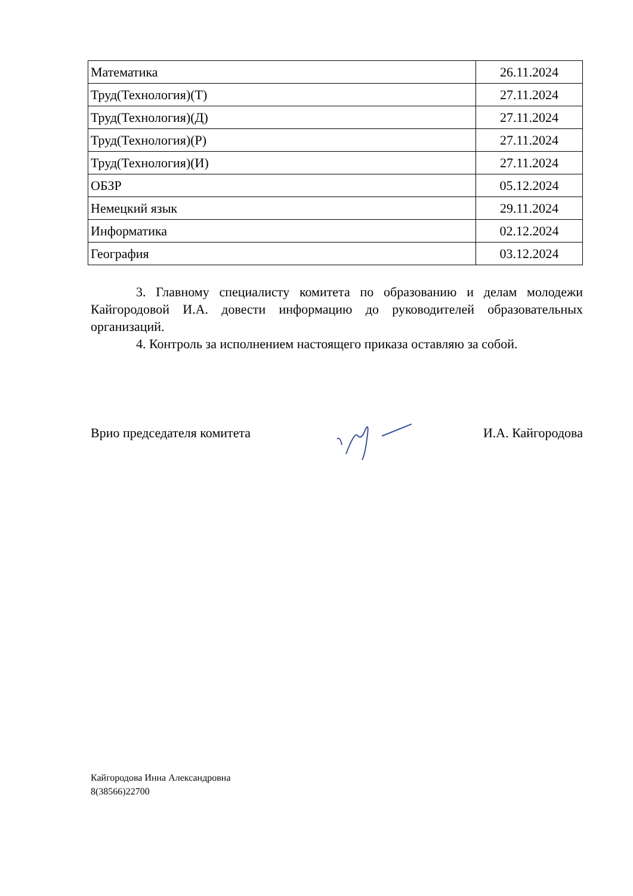| Математика | 26.11.2024 |
| Труд(Технология)(Т) | 27.11.2024 |
| Труд(Технология)(Д) | 27.11.2024 |
| Труд(Технология)(Р) | 27.11.2024 |
| Труд(Технология)(И) | 27.11.2024 |
| ОБЗР | 05.12.2024 |
| Немецкий язык | 29.11.2024 |
| Информатика | 02.12.2024 |
| География | 03.12.2024 |
3. Главному специалисту комитета по образованию и делам молодежи Кайгородовой И.А. довести информацию до руководителей образовательных организаций.
4. Контроль за исполнением настоящего приказа оставляю за собой.
Врио председателя комитета И.А. Кайгородова
Кайгородова Инна Александровна
8(38566)22700